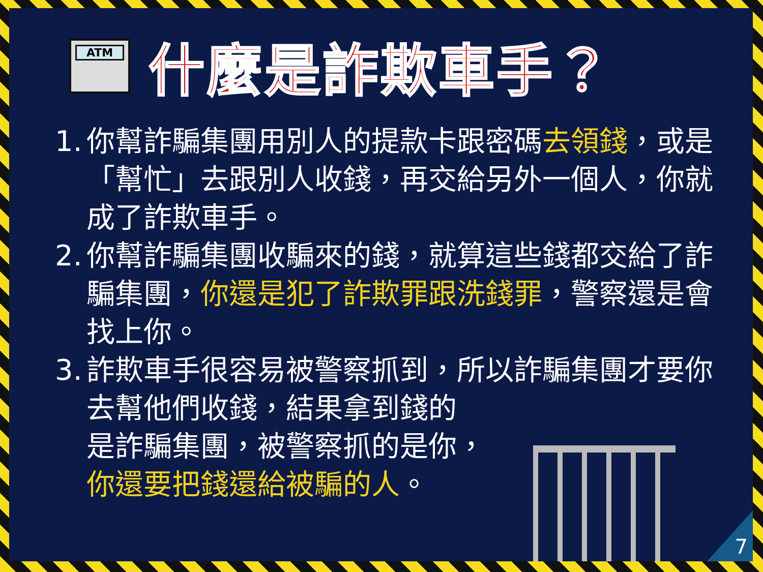ATM
什麼是詐欺車手？
1. 你幫詐騙集團用別人的提款卡跟密碼去領錢，或是「幫忙」去跟別人收錢，再交給另外一個人，你就成了詐欺車手。
2. 你幫詐騙集團收騙來的錢，就算這些錢都交給了詐騙集團，你還是犯了詐欺罪跟洗錢罪，警察還是會找上你。
3. 詐欺車手很容易被警察抓到，所以詐騙集團才要你去幫他們收錢，結果拿到錢的
是詐騙集團，被警察抓的是你，
你還要把錢還給被騙的人。
7